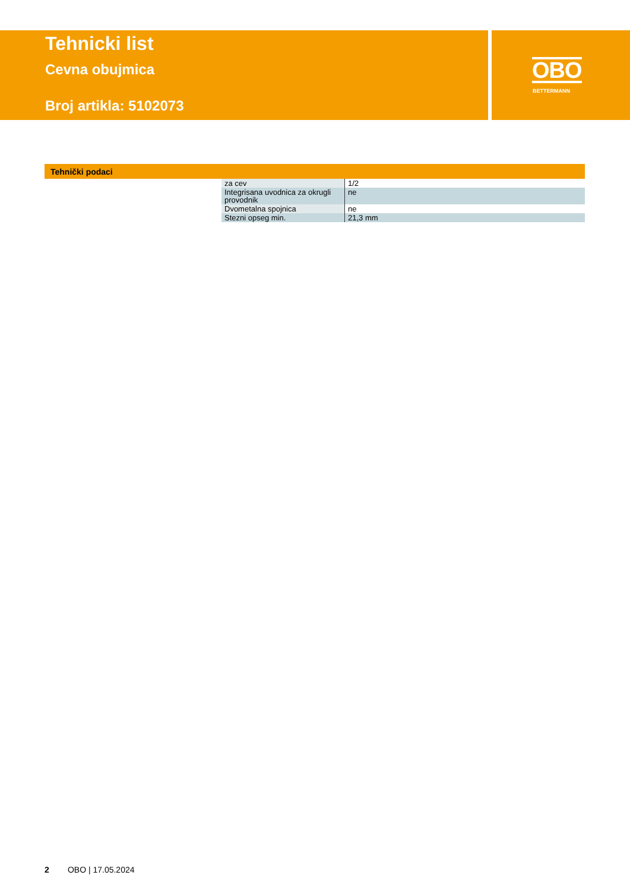Tehnicki list
Cevna obujmica
Broj artikla: 5102073
OBO
BETTERMANN
Tehnički podaci
| za cev | 1/2 |
| Integrisana uvodnica za okrugli provodnik | ne |
| Dvometalna spojnica | ne |
| Stezni opseg min. | 21,3 mm |
2 OBO | 17.05.2024